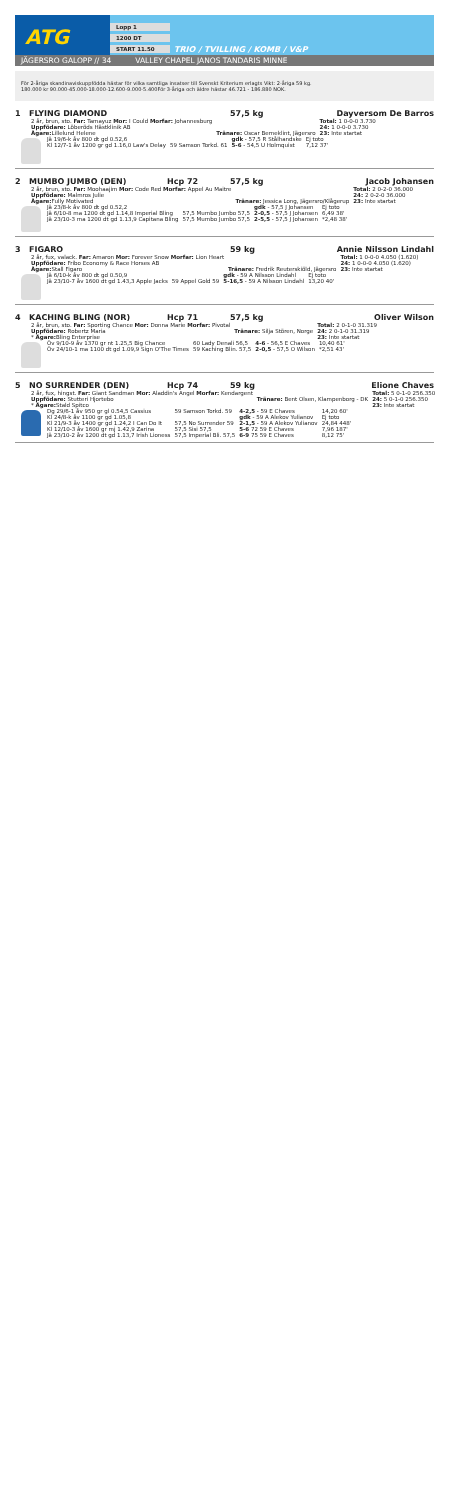ATG
Lopp 1
1200 DT
START 11.50
TRIO / TVILLING / KOMB / V&P
JÄGERSRO GALOPP // 34 VALLEY CHAPEL JANOS TANDARIS MINNE
För 2-åriga skandinaviskuppfödda hästar för vilka samtliga insatser till Svenskt Kriterium erlagts Vikt: 2-åriga 59 kg.
180.000 kr 90.000-45.000-18.000-12.600-9.000-5.400För 3-åriga och äldre hästar 46.721 - 186.880 NOK.
1 FLYING DIAMOND 57,5 kg Dayversom De Barros
| 2 år, brun, sto. Far: Tamayuz Mor: I Could Morfar: Johannesburg | | Total: 1 0-0-0 3.730 |
| Uppfödare: Löberöds Hästklinik AB | | 24: 1 0-0-0 3.730 |
| Ägare: Lillelund Helene | Tränare: Oscar Berneklint, Jägersro | 23: Inte startat |
| Jä 19/6-k åv 800 dt gd 0.52,6 | | gdk - 57,5 R Stålhandske | Ej toto |
| Kl 12/7-1 åv 1200 gr gd 1.16,0 Law's Delay | 59 Samson Torkd. 61 | 5-6 - 54,5 U Holmquist | 7,12 37' |
2 MUMBO JUMBO (DEN) Hcp 72 57,5 kg Jacob Johansen
| 2 år, brun, sto. Far: Moohaajim Mor: Code Red Morfar: Appel Au Maitre | | Total: 2 0-2-0 36.000 |
| Uppfödare: Malmros Julie | | 24: 2 0-2-0 36.000 |
| Ägare: Fully Motivated | Tränare: Jessica Long, Jägersro/Klågerup | 23: Inte startat |
| Jä 23/8-k åv 800 dt gd 0.52,2 | | gdk - 57,5 J Johansen | Ej toto |
| Jä 6/10-8 ma 1200 dt gd 1.14,8 Imperial Bling | 57,5 Mumbo Jumbo 57,5 | 2-0,5 - 57,5 J Johansen | 6,49 38' |
| Jä 23/10-3 ma 1200 dt gd 1.13,9 Capitana Bling | 57,5 Mumbo Jumbo 57,5 | 2-5,5 - 57,5 J Johansen | *2,48 38' |
3 FIGARO 59 kg Annie Nilsson Lindahl
| 2 år, fux, valack. Far: Amaron Mor: Forever Snow Morfar: Lion Heart | | Total: 1 0-0-0 4.050 (1.620) |
| Uppfödare: Fribo Economy & Race Horses AB | | 24: 1 0-0-0 4.050 (1.620) |
| Ägare: Stall Figaro | Tränare: Fredrik Reuterskiöld, Jägersro | 23: Inte startat |
| Jä 6/10-k åv 800 dt gd 0.50,9 | | gdk - 59 A Nilsson Lindahl | Ej toto |
| Jä 23/10-7 åv 1600 dt gd 1.43,3 Apple Jacks | 59 Appel Gold 59 | 5-16,5 - 59 A Nilsson Lindahl | 13,20 40' |
4 KACHING BLING (NOR) Hcp 71 57,5 kg Oliver Wilson
| 2 år, brun, sto. Far: Sporting Chance Mor: Donna Marie Morfar: Pivotal | | Total: 2 0-1-0 31.319 |
| Uppfödare: Robertz Maria | Tränare: Silja Stören, Norge | 24: 2 0-1-0 31.319 |
| * Ägare: Bling Enterprise | | 23: Inte startat |
| Öv 9/10-9 åv 1370 gr nt 1.25,5 Big Chance | 60 Lady Denali 56,5 | 4-6 - 56,5 E Chaves | 10,40 61' |
| Öv 24/10-1 ma 1100 dt gd 1.09,9 Sign O'The Times | 59 Kaching Blin. 57,5 | 2-0,5 - 57,5 O Wilson | *2,51 43' |
5 NO SURRENDER (DEN) Hcp 74 59 kg Elione Chaves
| 2 år, fux, hingst. Far: Giant Sandman Mor: Aladdin's Angel Morfar: Kendargent | | Total: 5 0-1-0 256.350 |
| Uppfödare: Stutteri Hjortebo | Tränare: Bent Olsen, Klampenborg - DK | 24: 5 0-1-0 256.350 |
| * Ägare: Stald Spitco | | 23: Inte startat |
| Dg 29/6-1 åv 950 gr gl 0.54,5 Cassius | 59 Samson Torkd. 59 | 4-2,5 - 59 E Chaves | 14,20 60' |
| Kl 24/8-k åv 1100 gr gd 1.05,8 | | gdk - 59 A Alekov Yulianov | Ej toto |
| Kl 21/9-3 åv 1400 gr gd 1.24,2 I Can Do It | 57,5 No Surrender 59 | 2-1,5 - 59 A Alekov Yulianov | 24,84 448' |
| Kl 12/10-3 åv 1600 gr mj 1.42,9 Zarina | 57,5 Sisi 57,5 | 5-6 72 59 E Chaves | 7,96 187' |
| Jä 23/10-2 åv 1200 dt gd 1.13,7 Irish Lioness | 57,5 Imperial Bli. 57,5 | 6-9 75 59 E Chaves | 8,12 75' |